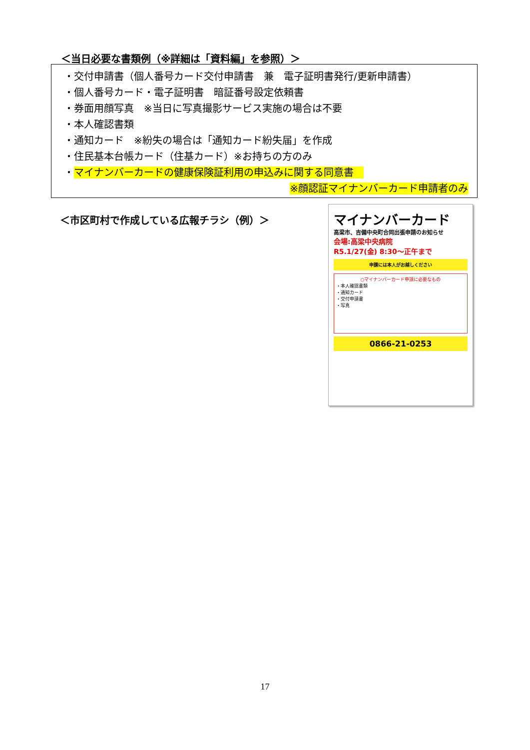＜当日必要な書類例（※詳細は「資料編」を参照）＞
・交付申請書（個人番号カード交付申請書　兼　電子証明書発行/更新申請書）
・個人番号カード・電子証明書　暗証番号設定依頼書
・券面用顔写真　※当日に写真撮影サービス実施の場合は不要
・本人確認書類
・通知カード　※紛失の場合は「通知カード紛失届」を作成
・住民基本台帳カード（住基カード）※お持ちの方のみ
・マイナンバーカードの健康保険証利用の申込みに関する同意書　
※顔認証マイナンバーカード申請者のみ
＜市区町村で作成している広報チラシ（例）＞
マイナンバーカード
高梁市、吉備中央町合同出張申請のお知らせ
会場:高梁中央病院
R5.1/27(金) 8:30～正午まで
申請には本人がお越しください
○マイナンバーカード申請に必要なもの
・本人確認書類
・通知カード
・交付申請書
・写真
0866-21-0253
17